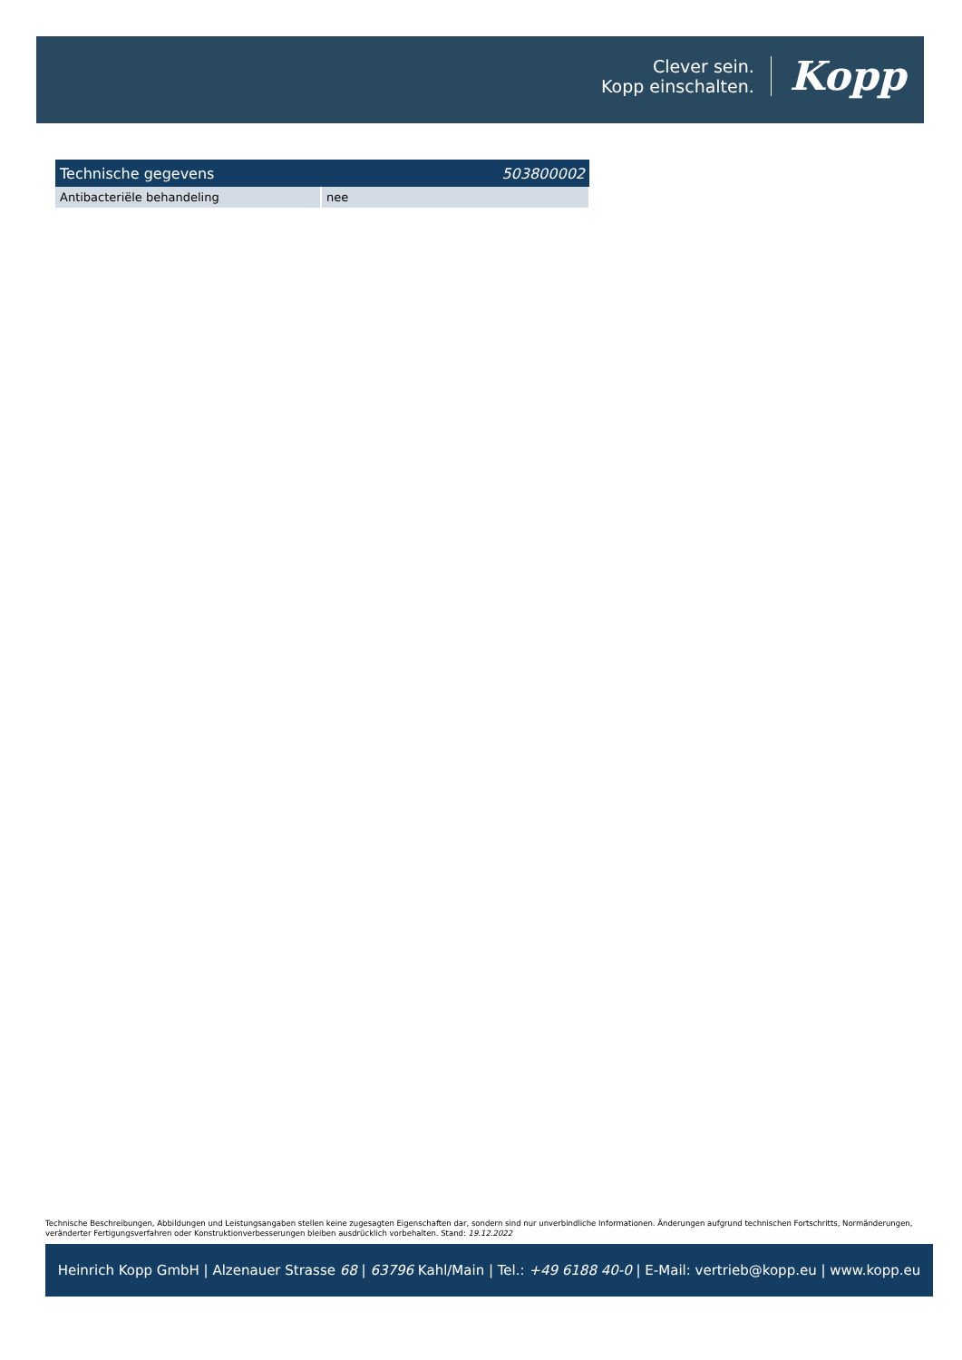Clever sein.
Kopp einschalten.
Kopp
| Technische gegevens | 503800002 |
| --- | --- |
| Antibacteriële behandeling | nee |
Technische Beschreibungen, Abbildungen und Leistungsangaben stellen keine zugesagten Eigenschaften dar, sondern sind nur unverbindliche Informationen. Änderungen aufgrund technischen Fortschritts, Normänderungen, veränderter Fertigungsverfahren oder Konstruktionverbesserungen bleiben ausdrücklich vorbehalten. Stand: 19.12.2022
Heinrich Kopp GmbH | Alzenauer Strasse 68 | 63796 Kahl/Main | Tel.: +49 6188 40-0 | E-Mail: vertrieb@kopp.eu | www.kopp.eu